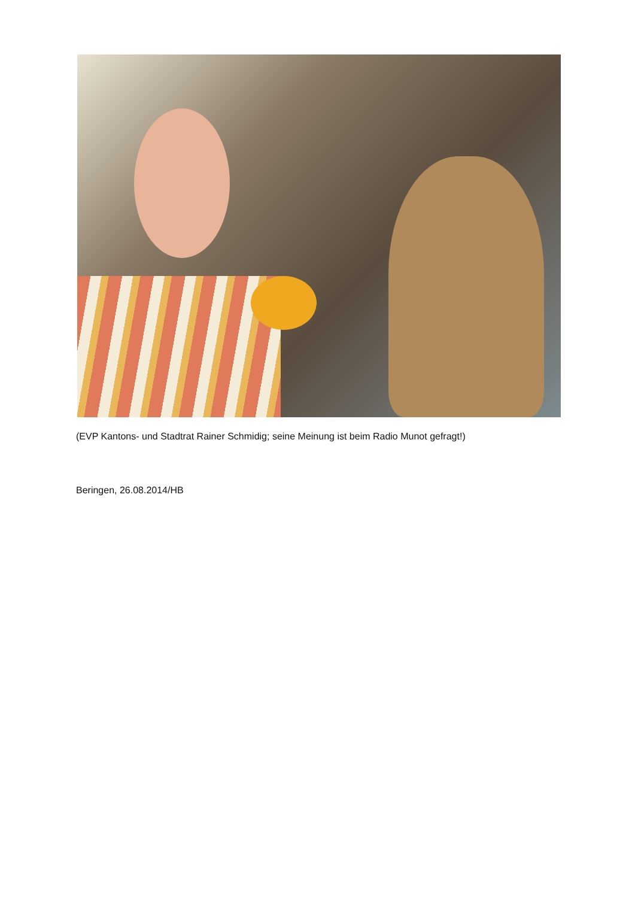(EVP Kantons- und Stadtrat Rainer Schmidig; seine Meinung ist beim Radio Munot gefragt!)
Beringen, 26.08.2014/HB